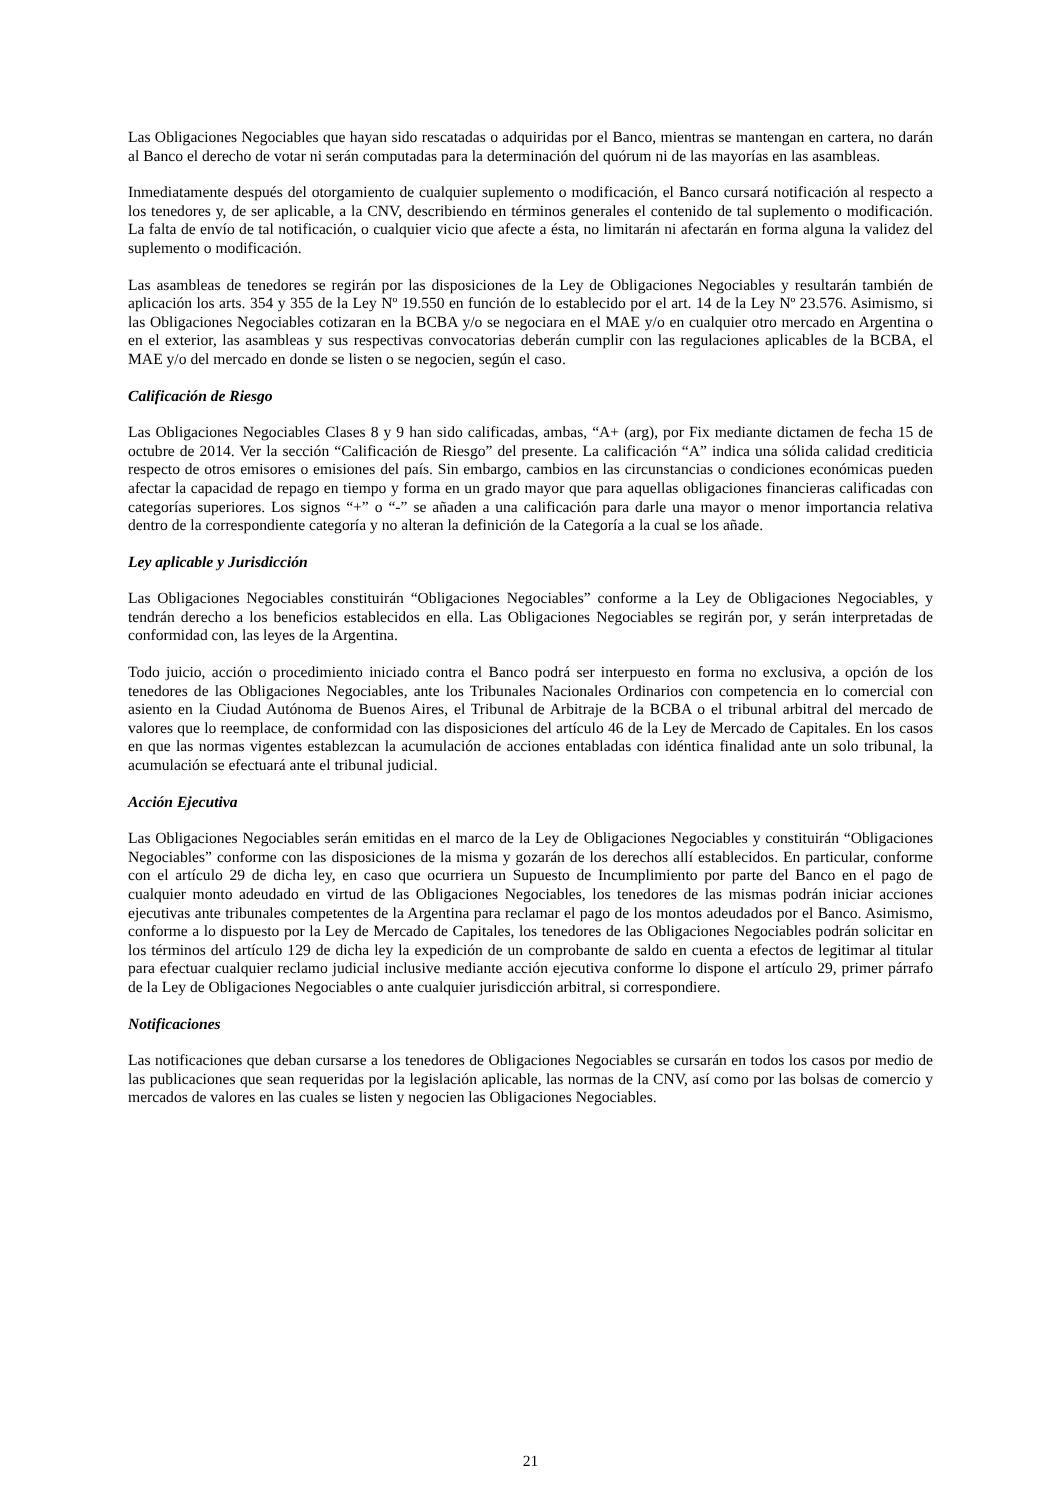Las Obligaciones Negociables que hayan sido rescatadas o adquiridas por el Banco, mientras se mantengan en cartera, no darán al Banco el derecho de votar ni serán computadas para la determinación del quórum ni de las mayorías en las asambleas.
Inmediatamente después del otorgamiento de cualquier suplemento o modificación, el Banco cursará notificación al respecto a los tenedores y, de ser aplicable, a la CNV, describiendo en términos generales el contenido de tal suplemento o modificación. La falta de envío de tal notificación, o cualquier vicio que afecte a ésta, no limitarán ni afectarán en forma alguna la validez del suplemento o modificación.
Las asambleas de tenedores se regirán por las disposiciones de la Ley de Obligaciones Negociables y resultarán también de aplicación los arts. 354 y 355 de la Ley Nº 19.550 en función de lo establecido por el art. 14 de la Ley Nº 23.576. Asimismo, si las Obligaciones Negociables cotizaran en la BCBA y/o se negociara en el MAE y/o en cualquier otro mercado en Argentina o en el exterior, las asambleas y sus respectivas convocatorias deberán cumplir con las regulaciones aplicables de la BCBA, el MAE y/o del mercado en donde se listen o se negocien, según el caso.
Calificación de Riesgo
Las Obligaciones Negociables Clases 8 y 9 han sido calificadas, ambas, “A+ (arg), por Fix mediante dictamen de fecha 15 de octubre de 2014. Ver la sección “Calificación de Riesgo” del presente. La calificación “A” indica una sólida calidad crediticia respecto de otros emisores o emisiones del país. Sin embargo, cambios en las circunstancias o condiciones económicas pueden afectar la capacidad de repago en tiempo y forma en un grado mayor que para aquellas obligaciones financieras calificadas con categorías superiores. Los signos “+” o “-” se añaden a una calificación para darle una mayor o menor importancia relativa dentro de la correspondiente categoría y no alteran la definición de la Categoría a la cual se los añade.
Ley aplicable y Jurisdicción
Las Obligaciones Negociables constituirán “Obligaciones Negociables” conforme a la Ley de Obligaciones Negociables, y tendrán derecho a los beneficios establecidos en ella. Las Obligaciones Negociables se regirán por, y serán interpretadas de conformidad con, las leyes de la Argentina.
Todo juicio, acción o procedimiento iniciado contra el Banco podrá ser interpuesto en forma no exclusiva, a opción de los tenedores de las Obligaciones Negociables, ante los Tribunales Nacionales Ordinarios con competencia en lo comercial con asiento en la Ciudad Autónoma de Buenos Aires, el Tribunal de Arbitraje de la BCBA o el tribunal arbitral del mercado de valores que lo reemplace, de conformidad con las disposiciones del artículo 46 de la Ley de Mercado de Capitales. En los casos en que las normas vigentes establezcan la acumulación de acciones entabladas con idéntica finalidad ante un solo tribunal, la acumulación se efectuará ante el tribunal judicial.
Acción Ejecutiva
Las Obligaciones Negociables serán emitidas en el marco de la Ley de Obligaciones Negociables y constituirán “Obligaciones Negociables” conforme con las disposiciones de la misma y gozarán de los derechos allí establecidos. En particular, conforme con el artículo 29 de dicha ley, en caso que ocurriera un Supuesto de Incumplimiento por parte del Banco en el pago de cualquier monto adeudado en virtud de las Obligaciones Negociables, los tenedores de las mismas podrán iniciar acciones ejecutivas ante tribunales competentes de la Argentina para reclamar el pago de los montos adeudados por el Banco. Asimismo, conforme a lo dispuesto por la Ley de Mercado de Capitales, los tenedores de las Obligaciones Negociables podrán solicitar en los términos del artículo 129 de dicha ley la expedición de un comprobante de saldo en cuenta a efectos de legitimar al titular para efectuar cualquier reclamo judicial inclusive mediante acción ejecutiva conforme lo dispone el artículo 29, primer párrafo de la Ley de Obligaciones Negociables o ante cualquier jurisdicción arbitral, si correspondiere.
Notificaciones
Las notificaciones que deban cursarse a los tenedores de Obligaciones Negociables se cursarán en todos los casos por medio de las publicaciones que sean requeridas por la legislación aplicable, las normas de la CNV, así como por las bolsas de comercio y mercados de valores en las cuales se listen y negocien las Obligaciones Negociables.
21